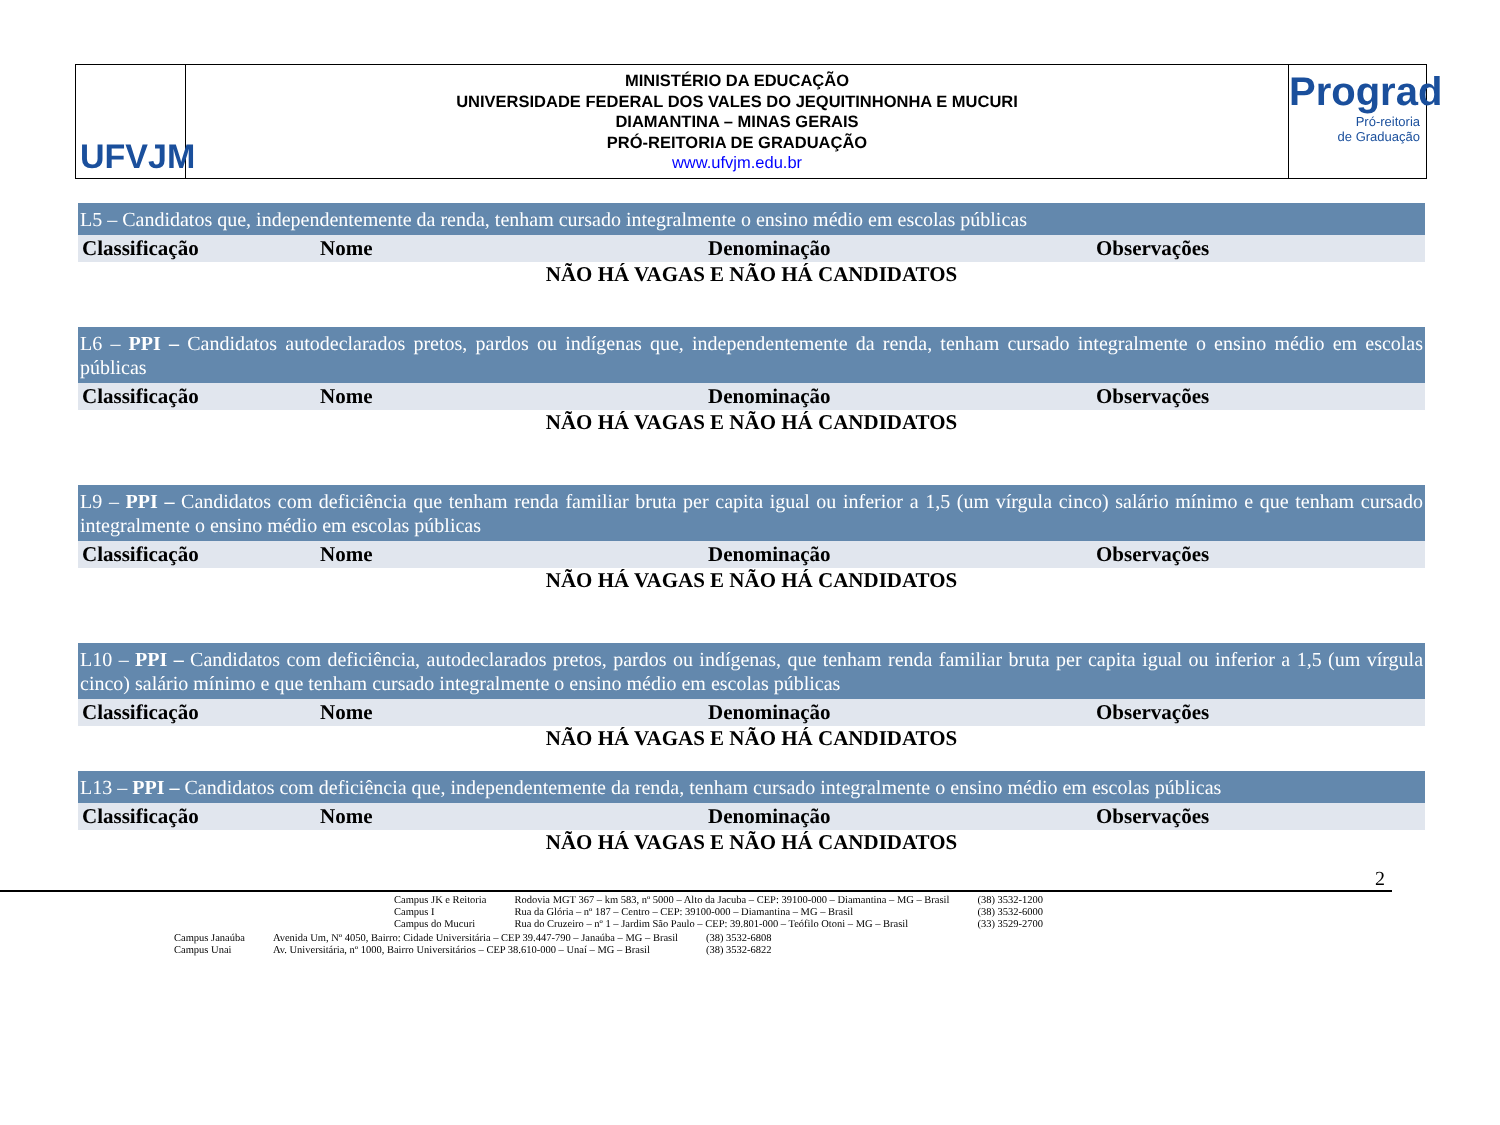UFVJM
MINISTÉRIO DA EDUCAÇÃO
UNIVERSIDADE FEDERAL DOS VALES DO JEQUITINHONHA E MUCURI
DIAMANTINA – MINAS GERAIS
PRÓ-REITORIA DE GRADUAÇÃO
www.ufvjm.edu.br
Prograd
Pró-reitoria
de Graduação
| L5 – Candidatos que, independentemente da renda, tenham cursado integralmente o ensino médio em escolas públicas | | | |
| Classificação | Nome | Denominação | Observações |
| NÃO HÁ VAGAS E NÃO HÁ CANDIDATOS | | | |
| L6 – PPI – Candidatos autodeclarados pretos, pardos ou indígenas que, independentemente da renda, tenham cursado integralmente o ensino médio em escolas públicas | | | |
| Classificação | Nome | Denominação | Observações |
| NÃO HÁ VAGAS E NÃO HÁ CANDIDATOS | | | |
| L9 – PPI – Candidatos com deficiência que tenham renda familiar bruta per capita igual ou inferior a 1,5 (um vírgula cinco) salário mínimo e que tenham cursado integralmente o ensino médio em escolas públicas | | | |
| Classificação | Nome | Denominação | Observações |
| NÃO HÁ VAGAS E NÃO HÁ CANDIDATOS | | | |
| L10 – PPI – Candidatos com deficiência, autodeclarados pretos, pardos ou indígenas, que tenham renda familiar bruta per capita igual ou inferior a 1,5 (um vírgula cinco) salário mínimo e que tenham cursado integralmente o ensino médio em escolas públicas | | | |
| Classificação | Nome | Denominação | Observações |
| NÃO HÁ VAGAS E NÃO HÁ CANDIDATOS | | | |
| L13 – PPI – Candidatos com deficiência que, independentemente da renda, tenham cursado integralmente o ensino médio em escolas públicas | | | |
| Classificação | Nome | Denominação | Observações |
| NÃO HÁ VAGAS E NÃO HÁ CANDIDATOS | | | |
2
| Campus JK e Reitoria | Rodovia MGT 367 – km 583, nº 5000 – Alto da Jacuba – CEP: 39100-000 – Diamantina – MG – Brasil | (38) 3532-1200 |
| Campus I | Rua da Glória – nº 187 – Centro – CEP: 39100-000 – Diamantina – MG – Brasil | (38) 3532-6000 |
| Campus do Mucuri | Rua do Cruzeiro – nº 1 – Jardim São Paulo – CEP: 39.801-000 – Teófilo Otoni – MG – Brasil | (33) 3529-2700 |
| Campus Janaúba | Avenida Um, Nº 4050, Bairro: Cidade Universitária – CEP 39.447-790 – Janaúba – MG – Brasil | (38) 3532-6808 |
| Campus Unai | Av. Universitária, nº 1000, Bairro Universitários – CEP 38.610-000 – Unaí – MG – Brasil | (38) 3532-6822 |